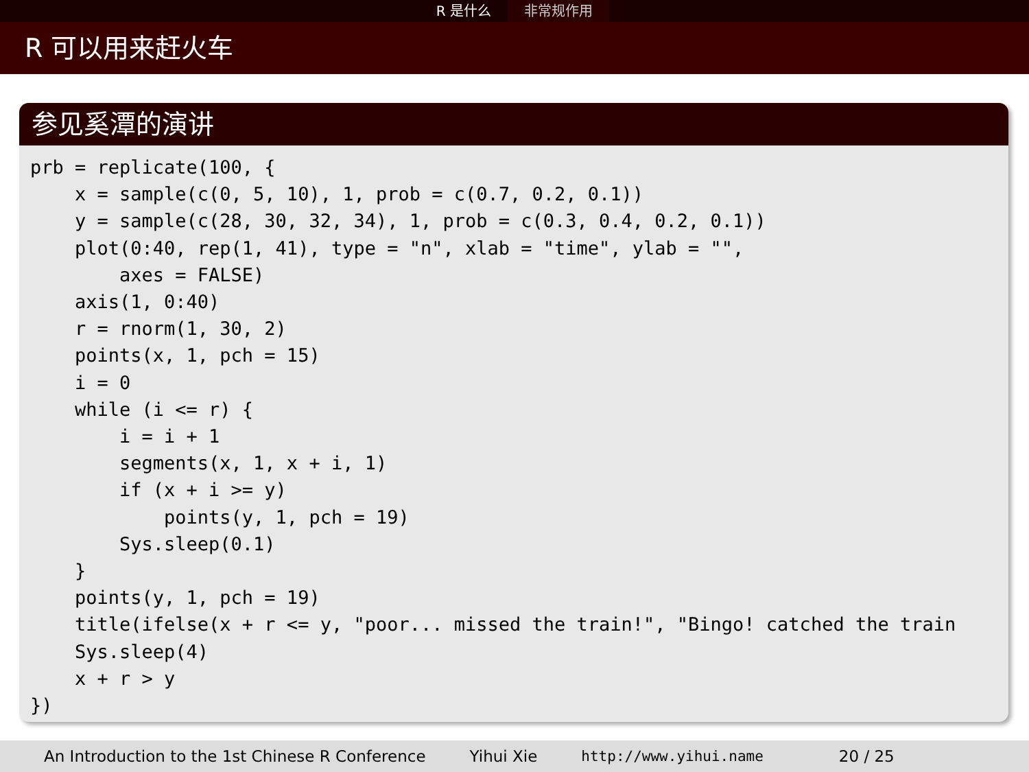R 是什么 非常规作用
R 可以用来赶火车
参见奚潭的演讲
prb = replicate(100, {
    x = sample(c(0, 5, 10), 1, prob = c(0.7, 0.2, 0.1))
    y = sample(c(28, 30, 32, 34), 1, prob = c(0.3, 0.4, 0.2, 0.1))
    plot(0:40, rep(1, 41), type = "n", xlab = "time", ylab = "",
        axes = FALSE)
    axis(1, 0:40)
    r = rnorm(1, 30, 2)
    points(x, 1, pch = 15)
    i = 0
    while (i <= r) {
        i = i + 1
        segments(x, 1, x + i, 1)
        if (x + i >= y)
            points(y, 1, pch = 19)
        Sys.sleep(0.1)
    }
    points(y, 1, pch = 19)
    title(ifelse(x + r <= y, "poor... missed the train!", "Bingo! catched the train
    Sys.sleep(4)
    x + r > y
})
An Introduction to the 1st Chinese R Conference Yihui Xie http://www.yihui.name 20 / 25